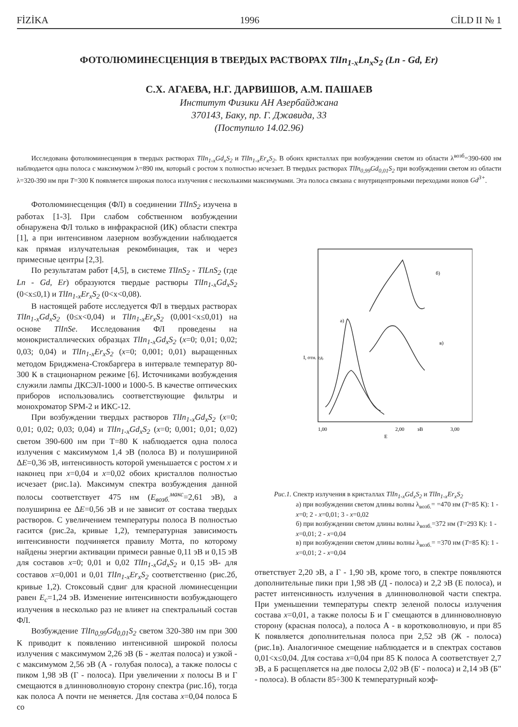FİZİKA 1996 CİLD II № 1
ФОТОЛЮМИНЕСЦЕНЦИЯ В ТВЕРДЫХ РАСТВОРАХ TlIn<sub>1-x</sub>Ln<sub>x</sub>S<sub>2</sub> (Ln - Gd, Er)
С.Х. АГАЕВА, Н.Г. ДАРВИШОВ, А.М. ПАШАЕВ
Институт Физики АН Азербайджана
370143, Баку, пр. Г. Джавида, 33
(Поступило 14.02.96)
Исследована фотолюминесценция в твердых растворах TlIn<sub>1-x</sub>Gd<sub>x</sub>S<sub>2</sub> и TlIn<sub>1-x</sub>Er<sub>x</sub>S<sub>2</sub>. В обоих кристаллах при возбуждении светом из области λ<sup>возб</sup>=390-600 нм наблюдается одна полоса с максимумом λ=890 нм, который с ростом x полностью исчезает. В твердых растворах TlIn<sub>0,99</sub>Gd<sub>0,01</sub>S<sub>2</sub> при возбуждении светом из области λ=320-390 нм при T=300 К появляется широкая полоса излучения с несколькими максимумами. Эта полоса связана с внутрицентровыми переходами ионов Gd<sup>3+</sup>.
Фотолюминесценция (ФЛ) в соединении TlInS<sub>2</sub> изучена в работах [1-3]. При слабом собственном возбуждении обнаружена ФЛ только в инфракрасной (ИК) области спектра [1], а при интенсивном лазерном возбуждении наблюдается как прямая излучательная рекомбинация, так и через примесные центры [2,3].
По результатам работ [4,5], в системе TlInS<sub>2</sub> - TlLnS<sub>2</sub> (где Ln - Gd, Er) образуются твердые растворы TlIn<sub>1-x</sub>Gd<sub>x</sub>S<sub>2</sub> (0<x≤0,1) и TlIn<sub>1-x</sub>Er<sub>x</sub>S<sub>2</sub> (0<x<0,08).
В настоящей работе исследуется ФЛ в твердых растворах TlIn<sub>1-x</sub>Gd<sub>x</sub>S<sub>2</sub> (0≤x<0,04) и TlIn<sub>1-x</sub>Er<sub>x</sub>S<sub>2</sub> (0,001<x≤0,01) на основе TlInSe. Исследования ФЛ проведены на монокристаллических образцах TlIn<sub>1-x</sub>Gd<sub>x</sub>S<sub>2</sub> (x=0; 0,01; 0,02; 0,03; 0,04) и TlIn<sub>1-x</sub>Er<sub>x</sub>S<sub>2</sub> (x=0; 0,001; 0,01) выращенных методом Бриджмена-Стокбаргера в интервале температур 80-300 К в стационарном режиме [6]. Источниками возбуждения служили лампы ДКСЭЛ-1000 и 1000-5. В качестве оптических приборов использовались соответствующие фильтры и монохроматор SPM-2 и ИКС-12.
При возбуждении твердых растворов TlIn<sub>1-x</sub>Gd<sub>x</sub>S<sub>2</sub> (x=0; 0,01; 0,02; 0,03; 0,04) и TlIn<sub>1-x</sub>Gd<sub>x</sub>S<sub>2</sub> (x=0; 0,001; 0,01; 0,02) светом 390-600 нм при T=80 К наблюдается одна полоса излучения с максимумом 1,4 эВ (полоса В) и полушириной ΔE=0,36 эВ, интенсивность которой уменьшается с ростом x и наконец при x=0,04 и x=0,02 обоих кристаллов полностью исчезает (рис.1а). Максимум спектра возбуждения данной полосы соответствует 475 нм (E<sub>возб.</sub><sup>макс</sup>=2,61 эВ), а полуширина ее ΔE=0,56 эВ и не зависит от состава твердых растворов. С увеличением температуры полоса В полностью гасится (рис.2а, кривые 1,2), температурная зависимость интенсивности подчиняется правилу Мотта, по которому найдены энергии активации примеси равные 0,11 эВ и 0,15 эВ для составов x=0; 0,01 и 0,02 TlIn<sub>1-x</sub>Gd<sub>x</sub>S<sub>2</sub> и 0,15 эВ- для составов x=0,001 и 0,01 TlIn<sub>1-x</sub>Er<sub>x</sub>S<sub>2</sub> соответственно (рис.2б, кривые 1,2). Стоксовый сдвиг для красной люминесценции равен E<sub>c</sub>=1,24 эВ. Изменение интенсивности возбуждающего излучения в несколько раз не влияет на спектральный состав ФЛ.
Возбуждение TlIn<sub>0,99</sub>Gd<sub>0,01</sub>S<sub>2</sub> светом 320-380 нм при 300 К приводит к появлению интенсивной широкой полосы излучения с максимумом 2,26 эВ (Б - желтая полоса) и узкой - с максимумом 2,56 эВ (А - голубая полоса), а также полосы с пиком 1,98 эВ (Г - полоса). При увеличении x полосы В и Г смещаются в длинноволновую сторону спектра (рис.1б), тогда как полоса А почти не меняется. Для состава x=0,04 полоса Б со
1,00
2,00
эВ
3,00
E
а)
б)
в)
I, отн. ед.
Рис.1. Спектр излучения в кристаллах TlIn<sub>1-x</sub>Gd<sub>x</sub>S<sub>2</sub> и TlIn<sub>1-x</sub>Er<sub>x</sub>S<sub>2</sub>
а) при возбуждении светом длины волны λ<sub>возб.</sub>= =470 нм (T=85 К): 1 - x=0; 2 - x=0,01; 3 - x=0,02
б) при возбуждении светом длины волны λ<sub>возб.</sub>=372 нм (T=293 К): 1 - x=0,01; 2 - x=0,04
в) при возбуждении светом длины волны λ<sub>возб.</sub>= =370 нм (T=85 К): 1 - x=0,01; 2 - x=0,04
ответствует 2,20 эВ, а Г - 1,90 эВ, кроме того, в спектре появляются дополнительные пики при 1,98 эВ (Д - полоса) и 2,2 эВ (Е полоса), и растет интенсивность излучения в длинноволновой части спектра. При уменьшении температуры спектр зеленой полосы излучения состава x=0,01, а также полосы Б и Г смещаются в длинноволновую сторону (красная полоса), а полоса А - в коротковолновую, и при 85 К появляется дополнительная полоса при 2,52 эВ (Ж - полоса) (рис.1в). Аналогичное смещение наблюдается и в спектрах составов 0,01<x≤0,04. Для состава x=0,04 при 85 К полоса А соответствует 2,7 эВ, а Б расщепляется на две полосы 2,02 эВ (Б' - полоса) и 2,14 эВ (Б" - полоса). В области 85÷300 К температурный коэф-